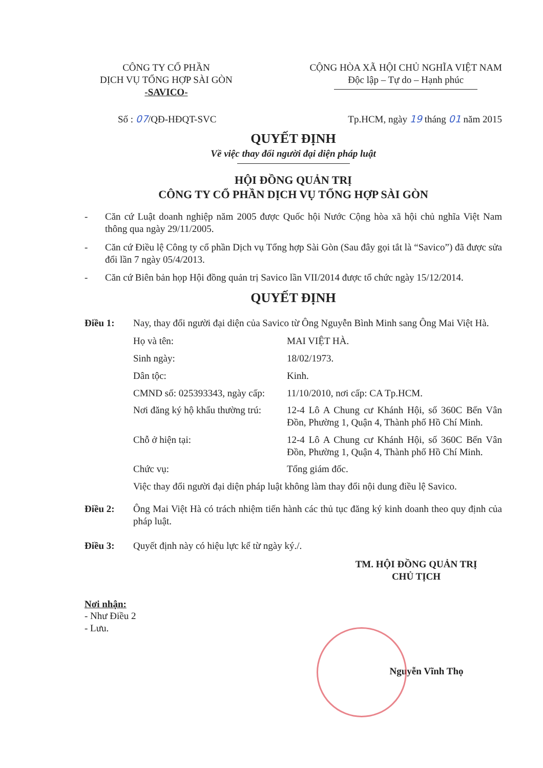CÔNG TY CỔ PHẦN
DỊCH VỤ TỔNG HỢP SÀI GÒN
-SAVICO-
CỘNG HÒA XÃ HỘI CHỦ NGHĨA VIỆT NAM
Độc lập – Tự do – Hạnh phúc
Số : 07/QĐ-HĐQT-SVC Tp.HCM, ngày 19 tháng 01 năm 2015
QUYẾT ĐỊNH
Về việc thay đổi người đại diện pháp luật
HỘI ĐỒNG QUẢN TRỊ
CÔNG TY CỔ PHẦN DỊCH VỤ TỔNG HỢP SÀI GÒN
- Căn cứ Luật doanh nghiệp năm 2005 được Quốc hội Nước Cộng hòa xã hội chủ nghĩa Việt Nam thông qua ngày 29/11/2005.
- Căn cứ Điều lệ Công ty cổ phần Dịch vụ Tổng hợp Sài Gòn (Sau đây gọi tắt là “Savico”) đã được sửa đổi lần 7 ngày 05/4/2013.
- Căn cứ Biên bản họp Hội đồng quản trị Savico lần VII/2014 được tổ chức ngày 15/12/2014.
QUYẾT ĐỊNH
Điều 1: Nay, thay đổi người đại diện của Savico từ Ông Nguyễn Bình Minh sang Ông Mai Việt Hà.
Họ và tên: MAI VIỆT HÀ. Sinh ngày: 18/02/1973. Dân tộc: Kinh. CMND số: 025393343, ngày cấp: 11/10/2010, nơi cấp: CA Tp.HCM. Nơi đăng ký hộ khẩu thường trú: 12-4 Lô A Chung cư Khánh Hội, số 360C Bến Vân Đồn, Phường 1, Quận 4, Thành phố Hồ Chí Minh. Chỗ ở hiện tại: 12-4 Lô A Chung cư Khánh Hội, số 360C Bến Vân Đồn, Phường 1, Quận 4, Thành phố Hồ Chí Minh. Chức vụ: Tổng giám đốc.
Việc thay đổi người đại diện pháp luật không làm thay đổi nội dung điều lệ Savico.
Điều 2: Ông Mai Việt Hà có trách nhiệm tiến hành các thủ tục đăng ký kinh doanh theo quy định của pháp luật.
Điều 3: Quyết định này có hiệu lực kể từ ngày ký./.
TM. HỘI ĐỒNG QUẢN TRỊ
CHỦ TỊCH
Nơi nhận:
- Như Điều 2
- Lưu.
Nguyễn Vĩnh Thọ